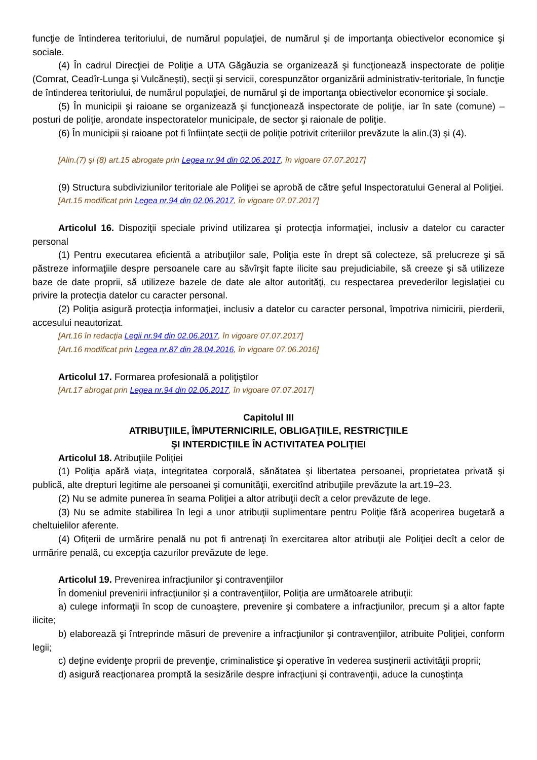funcţie de întinderea teritoriului, de numărul populaţiei, de numărul şi de importanţa obiectivelor economice şi sociale.
(4) În cadrul Direcţiei de Poliţie a UTA Găgăuzia se organizează şi funcţionează inspectorate de poliţie (Comrat, Ceadîr-Lunga şi Vulcăneşti), secţii şi servicii, corespunzător organizării administrativ-teritoriale, în funcţie de întinderea teritoriului, de numărul populaţiei, de numărul şi de importanţa obiectivelor economice şi sociale.
(5) În municipii şi raioane se organizează şi funcţionează inspectorate de poliţie, iar în sate (comune) – posturi de poliţie, arondate inspectoratelor municipale, de sector şi raionale de poliţie.
(6) În municipii şi raioane pot fi înfiinţate secţii de poliţie potrivit criteriilor prevăzute la alin.(3) şi (4).
[Alin.(7) şi (8) art.15 abrogate prin Legea nr.94 din 02.06.2017, în vigoare 07.07.2017]
(9) Structura subdiviziunilor teritoriale ale Poliţiei se aprobă de către şeful Inspectoratului General al Poliţiei.
[Art.15 modificat prin Legea nr.94 din 02.06.2017, în vigoare 07.07.2017]
Articolul 16. Dispoziţii speciale privind utilizarea şi protecţia informaţiei, inclusiv a datelor cu caracter personal
(1) Pentru executarea eficientă a atribuţiilor sale, Poliţia este în drept să colecteze, să prelucreze şi să păstreze informaţiile despre persoanele care au săvîrşit fapte ilicite sau prejudiciabile, să creeze şi să utilizeze baze de date proprii, să utilizeze bazele de date ale altor autorităţi, cu respectarea prevederilor legislaţiei cu privire la protecţia datelor cu caracter personal.
(2) Poliţia asigură protecţia informaţiei, inclusiv a datelor cu caracter personal, împotriva nimicirii, pierderii, accesului neautorizat.
[Art.16 în redacţia Legii nr.94 din 02.06.2017, în vigoare 07.07.2017]
[Art.16 modificat prin Legea nr.87 din 28.04.2016, în vigoare 07.06.2016]
Articolul 17. Formarea profesională a poliţiştilor
[Art.17 abrogat prin Legea nr.94 din 02.06.2017, în vigoare 07.07.2017]
Capitolul III
ATRIBUŢIILE, ÎMPUTERNICIRILE, OBLIGAŢIILE, RESTRICŢIILE
ŞI INTERDICŢIILE ÎN ACTIVITATEA POLIŢIEI
Articolul 18. Atribuţiile Poliţiei
(1) Poliţia apără viaţa, integritatea corporală, sănătatea şi libertatea persoanei, proprietatea privată şi publică, alte drepturi legitime ale persoanei şi comunităţii, exercitînd atribuţiile prevăzute la art.19–23.
(2) Nu se admite punerea în seama Poliţiei a altor atribuţii decît a celor prevăzute de lege.
(3) Nu se admite stabilirea în legi a unor atribuţii suplimentare pentru Poliţie fără acoperirea bugetară a cheltuielilor aferente.
(4) Ofiţerii de urmărire penală nu pot fi antrenaţi în exercitarea altor atribuţii ale Poliţiei decît a celor de urmărire penală, cu excepţia cazurilor prevăzute de lege.
Articolul 19. Prevenirea infracţiunilor şi contravenţiilor
În domeniul prevenirii infracţiunilor şi a contravenţiilor, Poliţia are următoarele atribuţii:
a) culege informaţii în scop de cunoaştere, prevenire şi combatere a infracţiunilor, precum şi a altor fapte ilicite;
b) elaborează şi întreprinde măsuri de prevenire a infracţiunilor şi contravenţiilor, atribuite Poliţiei, conform legii;
c) deţine evidenţe proprii de prevenţie, criminalistice şi operative în vederea susţinerii activităţii proprii;
d) asigură reacţionarea promptă la sesizările despre infracţiuni şi contravenţii, aduce la cunoştinţa